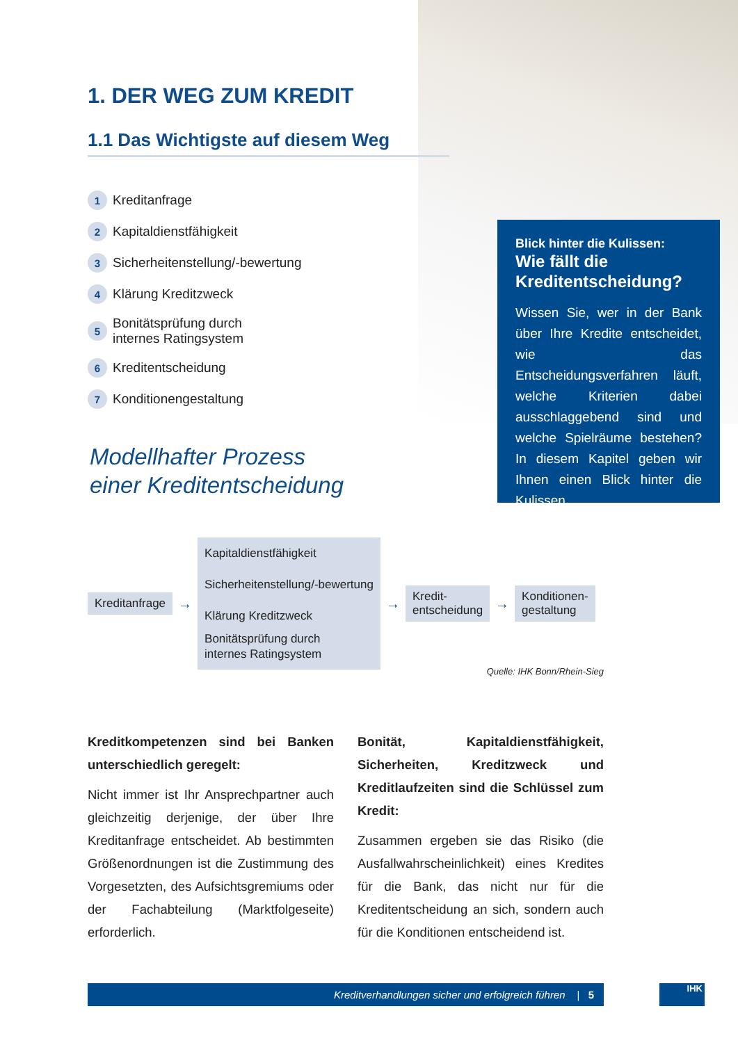1. DER WEG ZUM KREDIT
1.1 Das Wichtigste auf diesem Weg
1 Kreditanfrage
2 Kapitaldienstfähigkeit
3 Sicherheitenstellung/-bewertung
4 Klärung Kreditzweck
5 Bonitätsprüfung durch
internes Ratingsystem
6 Kreditentscheidung
7 Konditionengestaltung
Modellhafter Prozess
einer Kreditentscheidung
Blick hinter die Kulissen:
Wie fällt die Kreditentscheidung?
Wissen Sie, wer in der Bank über Ihre Kredite entscheidet, wie das Entscheidungsverfahren läuft, welche Kriterien dabei ausschlaggebend sind und welche Spielräume bestehen? In diesem Kapitel geben wir Ihnen einen Blick hinter die Kulissen.
Kreditanfrage
→
Kapitaldienstfähigkeit
Sicherheitenstellung/-bewertung
Klärung Kreditzweck
Bonitätsprüfung durch
internes Ratingsystem
→
Kredit-
entscheidung
→
Konditionen-
gestaltung
Quelle: IHK Bonn/Rhein-Sieg
Kreditkompetenzen sind bei Banken unterschiedlich geregelt:
Nicht immer ist Ihr Ansprechpartner auch gleichzeitig derjenige, der über Ihre Kreditanfrage entscheidet. Ab bestimmten Größenordnungen ist die Zustimmung des Vorgesetzten, des Aufsichtsgremiums oder der Fachabteilung (Marktfolgeseite) erforderlich.
Bonität, Kapitaldienstfähigkeit, Sicherheiten, Kreditzweck und Kreditlaufzeiten sind die Schlüssel zum Kredit:
Zusammen ergeben sie das Risiko (die Ausfallwahrscheinlichkeit) eines Kredites für die Bank, das nicht nur für die Kreditentscheidung an sich, sondern auch für die Konditionen entscheidend ist.
Kreditverhandlungen sicher und erfolgreich führen | 5 IHK